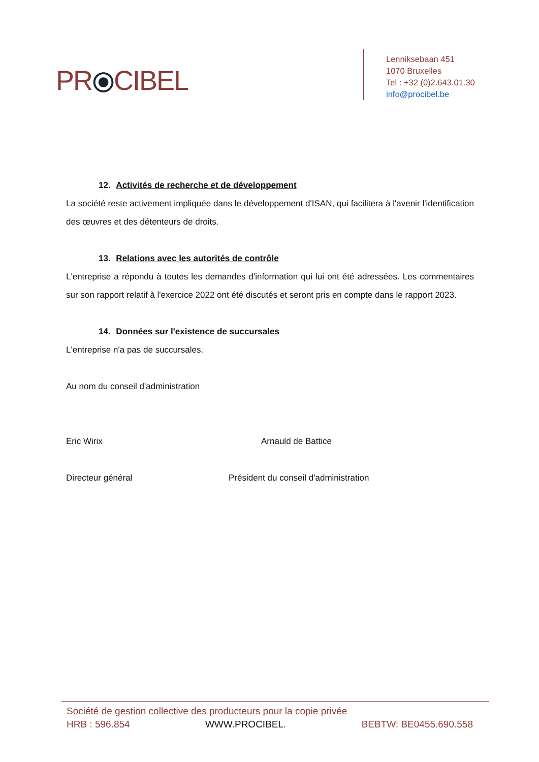PR⦿CIBEL
Lenniksebaan 451
1070 Bruxelles
Tel : +32 (0)2.643.01.30
info@procibel.be
12. Activités de recherche et de développement
La société reste activement impliquée dans le développement d'ISAN, qui facilitera à l'avenir l'identification des œuvres et des détenteurs de droits.
13. Relations avec les autorités de contrôle
L'entreprise a répondu à toutes les demandes d'information qui lui ont été adressées. Les commentaires sur son rapport relatif à l'exercice 2022 ont été discutés et seront pris en compte dans le rapport 2023.
14. Données sur l'existence de succursales
L'entreprise n'a pas de succursales.
Au nom du conseil d'administration
Eric Wirix Arnauld de Battice
Directeur général Président du conseil d'administration
Société de gestion collective des producteurs pour la copie privée
HRB : 596.854 WWW.PROCIBEL. BEBTW: BE0455.690.558